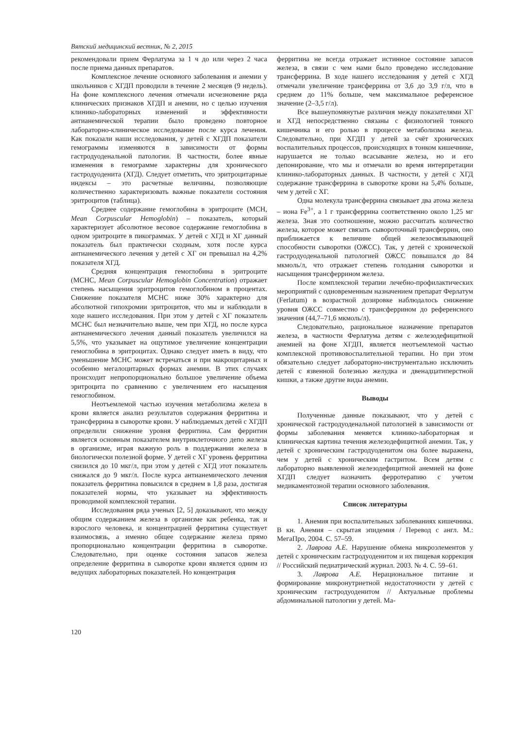Вятский медицинский вестник, № 2, 2015
рекомендовали прием Ферлатума за 1 ч до или через 2 часа после приема данных препаратов.
Комплексное лечение основного заболевания и анемии у школьников с ХГДП проводили в течение 2 месяцев (9 недель). На фоне комплексного лечения отмечали исчезновение ряда клинических признаков ХГДП и анемии, но с целью изучения клинико-лабораторных изменений и эффективности антианемической терапии было проведено повторное лабораторно-клиническое исследование после курса лечения. Как показали наши исследования, у детей с ХГДП показатели гемограммы изменяются в зависимости от формы гастродуоденальной патологии. В частности, более явные изменения в гемограмме характерны для хронического гастродуоденита (ХГД). Следует отметить, что эритроцитарные индексы – это расчетные величины, позволяющие количественно характеризовать важные показатели состояния эритроцитов (таблица).
Среднее содержание гемоглобина в эритроците (MCH, Mean Corpuscular Hemoglobin) – показатель, который характеризует абсолютное весовое содержание гемоглобина в одном эритроците в пикограммах. У детей с ХГД и ХГ данный показатель был практически сходным, хотя после курса антианемического лечения у детей с ХГ он превышал на 4,2% показателя ХГД.
Средняя концентрация гемоглобина в эритроците (MCHC, Mean Corpuscular Hemoglobin Concentration) отражает степень насыщения эритроцитов гемоглобином в процентах. Снижение показателя MCHC ниже 30% характерно для абсолютной гипохромии эритроцитов, что мы и наблюдали в ходе нашего исследования. При этом у детей с ХГ показатель MCHC был незначительно выше, чем при ХГД, но после курса антианемического лечения данный показатель увеличился на 5,5%, что указывает на ощутимое увеличение концентрации гемоглобина в эритроцитах. Однако следует иметь в виду, что уменьшение MCHC может встречаться и при макроцитарных и особенно мегалоцитарных формах анемии. В этих случаях происходит непропорционально большое увеличение объема эритроцита по сравнению с увеличением его насыщения гемоглобином.
Неотъемлемой частью изучения метаболизма железа в крови является анализ результатов содержания ферритина и трансферрина в сыворотке крови. У наблюдаемых детей с ХГДП определили снижение уровня ферритина. Сам ферритин является основным показателем внутриклеточного депо железа в организме, играя важную роль в поддержании железа в биологически полезной форме. У детей с ХГ уровень ферритина снизился до 10 мкг/л, при этом у детей с ХГД этот показатель снижался до 9 мкг/л. После курса антианемического лечения показатель ферритина повысился в среднем в 1,8 раза, достигая показателей нормы, что указывает на эффективность проводимой комплексной терапии.
Исследования ряда ученых [2, 5] доказывают, что между общим содержанием железа в организме как ребенка, так и взрослого человека, и концентрацией ферритина существует взаимосвязь, а именно общее содержание железа прямо пропорционально концентрации ферритина в сыворотке. Следовательно, при оценке состояния запасов железа определение ферритина в сыворотке крови является одним из ведущих лабораторных показателей. Но концентрация
ферритина не всегда отражает истинное состояние запасов железа, в связи с чем нами было проведено исследование трансферрина. В ходе нашего исследования у детей с ХГД отмечали увеличение трансферрина от 3,6 до 3,9 г/л, что в среднем до 11% больше, чем максимальное референсное значение (2–3,5 г/л).
Все вышеупомянутые различия между показателями ХГ и ХГД непосредственно связаны с физиологией тонкого кишечника и его ролью в процессе метаболизма железа. Следовательно, при ХГДП у детей за счёт хронических воспалительных процессов, происходящих в тонком кишечнике, нарушается не только всасывание железа, но и его депонирование, что мы и отмечали во время интерпретации клинико-лабораторных данных. В частности, у детей с ХГД содержание трансферрина в сыворотке крови на 5,4% больше, чем у детей с ХГ.
Одна молекула трансферрина связывает два атома железа – иона Fe<sup>3+</sup>, а 1 г трансферрина соответственно около 1,25 мг железа. Зная это соотношение, можно рассчитать количество железа, которое может связать сывороточный трансферрин, оно приближается к величине общей железосвязывающей способности сыворотки (ОЖСС). Так, у детей с хронической гастродуоденальной патологией ОЖСС повышался до 84 мкмоль/л, что отражает степень голодания сыворотки и насыщения трансферрином железа.
После комплексной терапии лечебно-профилактических мероприятий с одновременным назначением препарат Ферлатум (Ferlatum) в возрастной дозировке наблюдалось снижение уровня ОЖСС совместно с трансферрином до референсного значения (44,7–71,6 мкмоль/л).
Следовательно, рациональное назначение препаратов железа, в частности Ферлатума детям с железодефицитной анемией на фоне ХГДП, является неотъемлемой частью комплексной противовоспалительной терапии. Но при этом обязательно следует лабораторно-инструментально исключить детей с язвенной болезнью желудка и двенадцатиперстной кишки, а также другие виды анемии.
Выводы
Полученные данные показывают, что у детей с хронической гастродуоденальной патологией в зависимости от формы заболевания меняется клинико-лабораторная и клиническая картина течения железодефицитной анемии. Так, у детей с хроническим гастродуоденитом она более выражена, чем у детей с хроническим гастритом. Всем детям с лабораторно выявленной железодефицитной анемией на фоне ХГДП следует назначить ферротерапию с учетом медикаментозной терапии основного заболевания.
Список литературы
1. Анемия при воспалительных заболеваниях кишечника. В кн. Анемия – скрытая эпидемия / Перевод с англ. М.: МегаПро, 2004. С. 57–59.
2. Лаврова А.Е. Нарушение обмена микроэлементов у детей с хроническим гастродуоденитом и их пищевая коррекция // Российский педиатрический журнал. 2003. № 4. С. 59–61.
3. Лаврова А.Е. Нерациональное питание и формирование микронутриетной недостаточности у детей с хроническим гастродуоденитом // Актуальные проблемы абдоминальной патологии у детей. Ма-
120